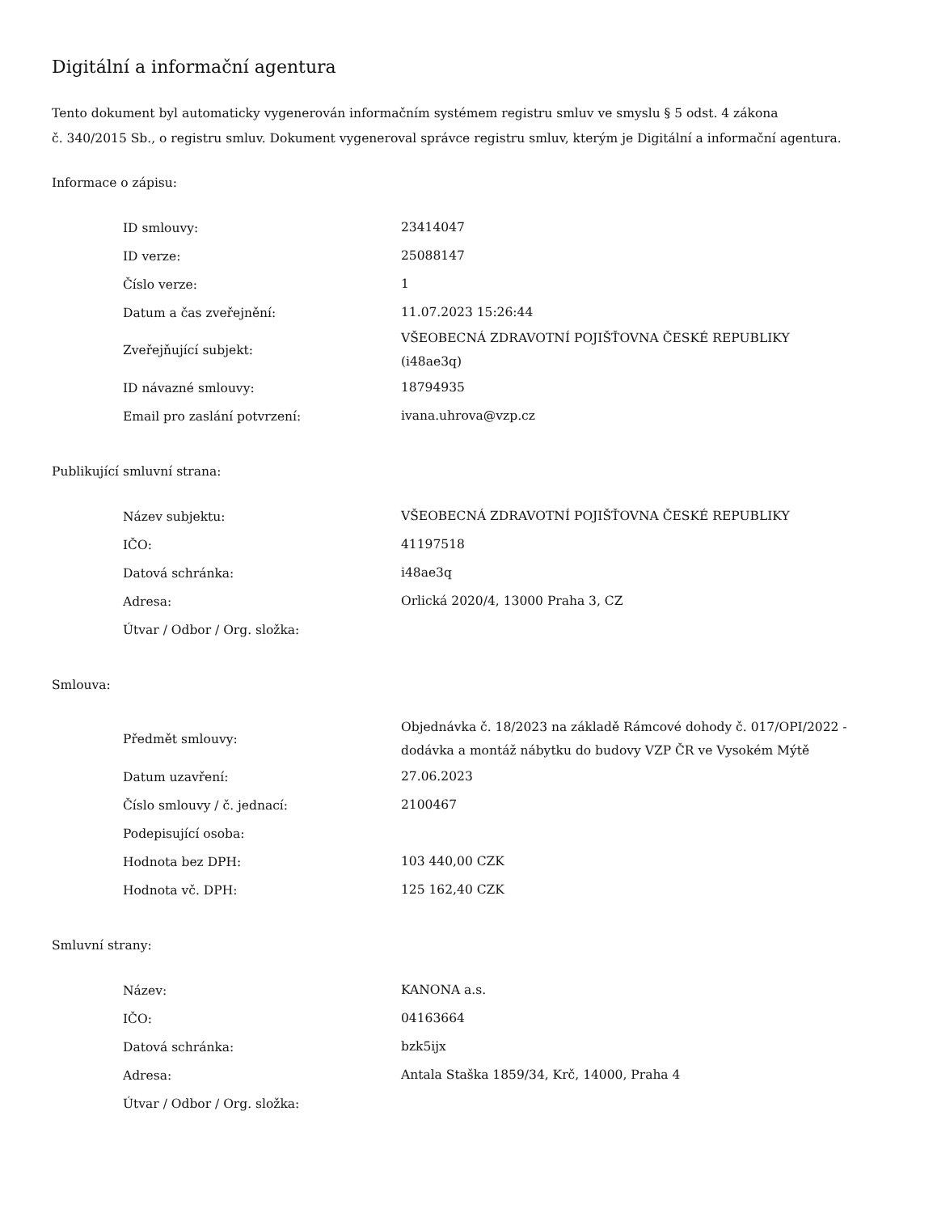Digitální a informační agentura
Tento dokument byl automaticky vygenerován informačním systémem registru smluv ve smyslu § 5 odst. 4 zákona
č. 340/2015 Sb., o registru smluv. Dokument vygeneroval správce registru smluv, kterým je Digitální a informační agentura.
Informace o zápisu:
| ID smlouvy: | 23414047 |
| ID verze: | 25088147 |
| Číslo verze: | 1 |
| Datum a čas zveřejnění: | 11.07.2023 15:26:44 |
| Zveřejňující subjekt: | VŠEOBECNÁ ZDRAVOTNÍ POJIŠŤOVNA ČESKÉ REPUBLIKY (i48ae3q) |
| ID návazné smlouvy: | 18794935 |
| Email pro zaslání potvrzení: | ivana.uhrova@vzp.cz |
Publikující smluvní strana:
| Název subjektu: | VŠEOBECNÁ ZDRAVOTNÍ POJIŠŤOVNA ČESKÉ REPUBLIKY |
| IČO: | 41197518 |
| Datová schránka: | i48ae3q |
| Adresa: | Orlická 2020/4, 13000 Praha 3, CZ |
| Útvar / Odbor / Org. složka: | |
Smlouva:
| Předmět smlouvy: | Objednávka č. 18/2023 na základě Rámcové dohody č. 017/OPI/2022 - dodávka a montáž nábytku do budovy VZP ČR ve Vysokém Mýtě |
| Datum uzavření: | 27.06.2023 |
| Číslo smlouvy / č. jednací: | 2100467 |
| Podepisující osoba: | |
| Hodnota bez DPH: | 103 440,00 CZK |
| Hodnota vč. DPH: | 125 162,40 CZK |
Smluvní strany:
| Název: | KANONA a.s. |
| IČO: | 04163664 |
| Datová schránka: | bzk5ijx |
| Adresa: | Antala Staška 1859/34, Krč, 14000, Praha 4 |
| Útvar / Odbor / Org. složka: | |